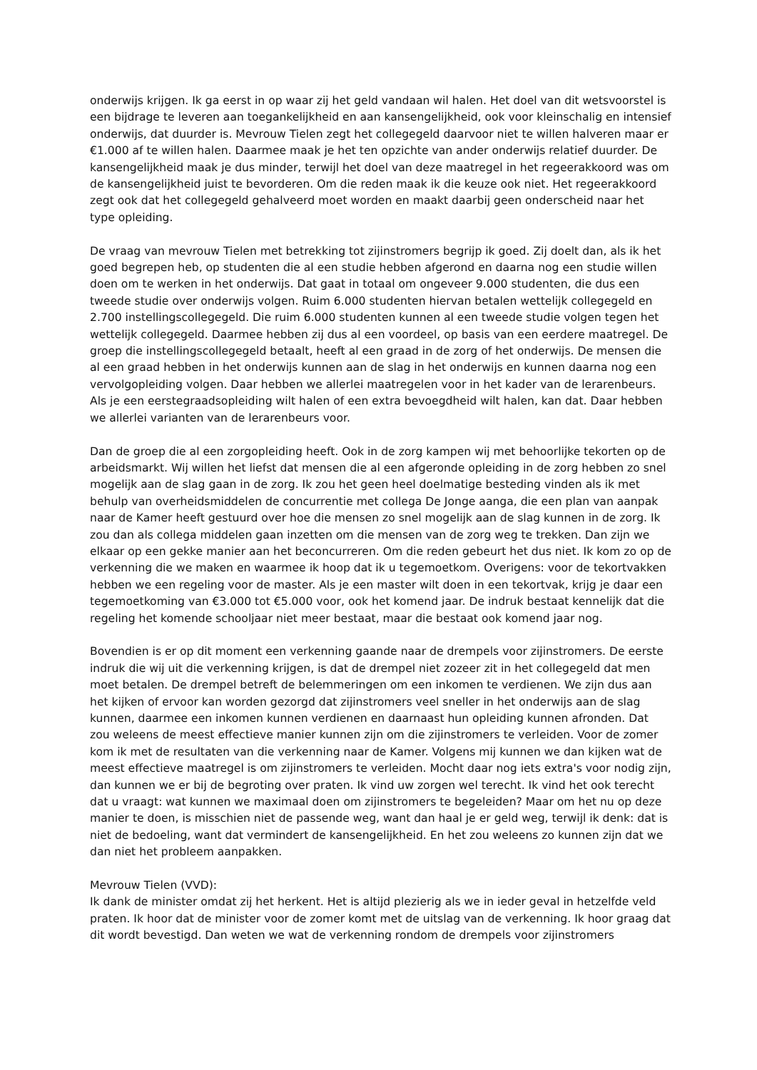onderwijs krijgen. Ik ga eerst in op waar zij het geld vandaan wil halen. Het doel van dit wetsvoorstel is een bijdrage te leveren aan toegankelijkheid en aan kansengelijkheid, ook voor kleinschalig en intensief onderwijs, dat duurder is. Mevrouw Tielen zegt het collegegeld daarvoor niet te willen halveren maar er €1.000 af te willen halen. Daarmee maak je het ten opzichte van ander onderwijs relatief duurder. De kansengelijkheid maak je dus minder, terwijl het doel van deze maatregel in het regeerakkoord was om de kansengelijkheid juist te bevorderen. Om die reden maak ik die keuze ook niet. Het regeerakkoord zegt ook dat het collegegeld gehalveerd moet worden en maakt daarbij geen onderscheid naar het type opleiding.
De vraag van mevrouw Tielen met betrekking tot zijinstromers begrijp ik goed. Zij doelt dan, als ik het goed begrepen heb, op studenten die al een studie hebben afgerond en daarna nog een studie willen doen om te werken in het onderwijs. Dat gaat in totaal om ongeveer 9.000 studenten, die dus een tweede studie over onderwijs volgen. Ruim 6.000 studenten hiervan betalen wettelijk collegegeld en 2.700 instellingscollegegeld. Die ruim 6.000 studenten kunnen al een tweede studie volgen tegen het wettelijk collegegeld. Daarmee hebben zij dus al een voordeel, op basis van een eerdere maatregel. De groep die instellingscollegegeld betaalt, heeft al een graad in de zorg of het onderwijs. De mensen die al een graad hebben in het onderwijs kunnen aan de slag in het onderwijs en kunnen daarna nog een vervolgopleiding volgen. Daar hebben we allerlei maatregelen voor in het kader van de lerarenbeurs. Als je een eerstegraadsopleiding wilt halen of een extra bevoegdheid wilt halen, kan dat. Daar hebben we allerlei varianten van de lerarenbeurs voor.
Dan de groep die al een zorgopleiding heeft. Ook in de zorg kampen wij met behoorlijke tekorten op de arbeidsmarkt. Wij willen het liefst dat mensen die al een afgeronde opleiding in de zorg hebben zo snel mogelijk aan de slag gaan in de zorg. Ik zou het geen heel doelmatige besteding vinden als ik met behulp van overheidsmiddelen de concurrentie met collega De Jonge aanga, die een plan van aanpak naar de Kamer heeft gestuurd over hoe die mensen zo snel mogelijk aan de slag kunnen in de zorg. Ik zou dan als collega middelen gaan inzetten om die mensen van de zorg weg te trekken. Dan zijn we elkaar op een gekke manier aan het beconcurreren. Om die reden gebeurt het dus niet. Ik kom zo op de verkenning die we maken en waarmee ik hoop dat ik u tegemoetkom. Overigens: voor de tekortvakken hebben we een regeling voor de master. Als je een master wilt doen in een tekortvak, krijg je daar een tegemoetkoming van €3.000 tot €5.000 voor, ook het komend jaar. De indruk bestaat kennelijk dat die regeling het komende schooljaar niet meer bestaat, maar die bestaat ook komend jaar nog.
Bovendien is er op dit moment een verkenning gaande naar de drempels voor zijinstromers. De eerste indruk die wij uit die verkenning krijgen, is dat de drempel niet zozeer zit in het collegegeld dat men moet betalen. De drempel betreft de belemmeringen om een inkomen te verdienen. We zijn dus aan het kijken of ervoor kan worden gezorgd dat zijinstromers veel sneller in het onderwijs aan de slag kunnen, daarmee een inkomen kunnen verdienen en daarnaast hun opleiding kunnen afronden. Dat zou weleens de meest effectieve manier kunnen zijn om die zijinstromers te verleiden. Voor de zomer kom ik met de resultaten van die verkenning naar de Kamer. Volgens mij kunnen we dan kijken wat de meest effectieve maatregel is om zijinstromers te verleiden. Mocht daar nog iets extra's voor nodig zijn, dan kunnen we er bij de begroting over praten. Ik vind uw zorgen wel terecht. Ik vind het ook terecht dat u vraagt: wat kunnen we maximaal doen om zijinstromers te begeleiden? Maar om het nu op deze manier te doen, is misschien niet de passende weg, want dan haal je er geld weg, terwijl ik denk: dat is niet de bedoeling, want dat vermindert de kansengelijkheid. En het zou weleens zo kunnen zijn dat we dan niet het probleem aanpakken.
Mevrouw Tielen (VVD):
Ik dank de minister omdat zij het herkent. Het is altijd plezierig als we in ieder geval in hetzelfde veld praten. Ik hoor dat de minister voor de zomer komt met de uitslag van de verkenning. Ik hoor graag dat dit wordt bevestigd. Dan weten we wat de verkenning rondom de drempels voor zijinstromers